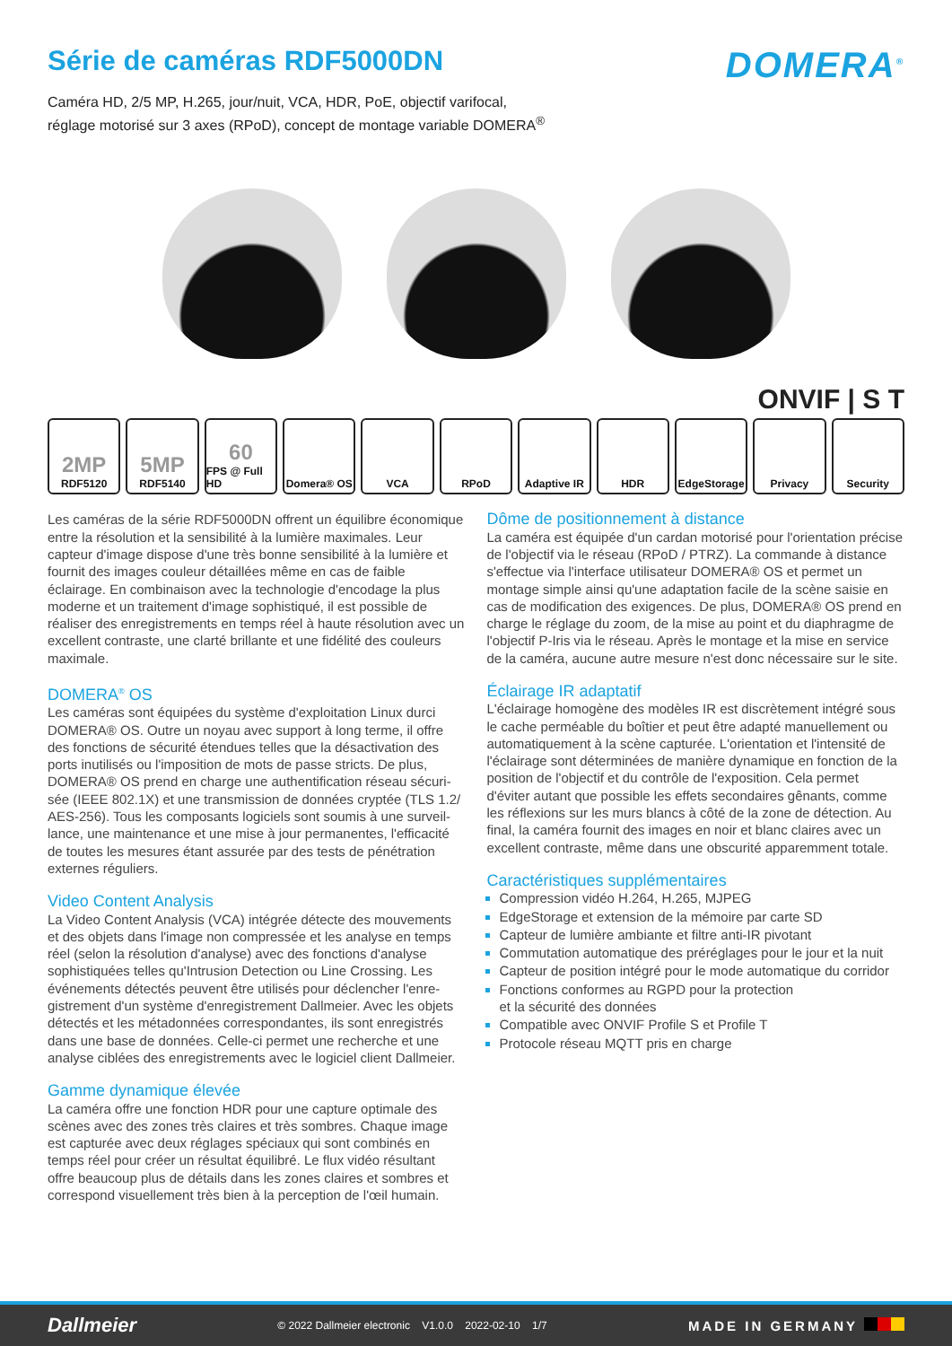Série de caméras RDF5000DN
DOMERA<sup>®</sup>
Caméra HD, 2/5 MP, H.265, jour/nuit, VCA, HDR, PoE, objectif varifocal,
réglage motorisé sur 3 axes (RPoD), concept de montage variable DOMERA<sup>®</sup>
ONVIF | S T
2MP
RDF5120
5MP
RDF5140
60
FPS @ Full HD
Domera® OS VCA RPoD Adaptive IR HDR EdgeStorage Privacy Security
Les caméras de la série RDF5000DN offrent un équilibre économique entre la résolution et la sensibilité à la lumière maximales. Leur capteur d'image dispose d'une très bonne sensibilité à la lumière et fournit des images couleur détaillées même en cas de faible éclairage. En combinaison avec la technologie d'encodage la plus moderne et un traitement d'image sophistiqué, il est possible de réaliser des enregistrements en temps réel à haute résolution avec un excellent contraste, une clarté brillante et une fidélité des couleurs maximale.
DOMERA<sup>®</sup> OS
Les caméras sont équipées du système d'exploitation Linux durci DOMERA® OS. Outre un noyau avec support à long terme, il offre des fonctions de sécurité étendues telles que la désactivation des ports inutilisés ou l'imposition de mots de passe stricts. De plus, DOMERA® OS prend en charge une authentification réseau sécuri­sée (IEEE 802.1X) et une transmission de données cryptée (TLS 1.2/ AES-256). Tous les composants logiciels sont soumis à une surveil­lance, une maintenance et une mise à jour permanentes, l'efficacité de toutes les mesures étant assurée par des tests de pénétration externes réguliers.
Video Content Analysis
La Video Content Analysis (VCA) intégrée détecte des mouvements et des objets dans l'image non compressée et les analyse en temps réel (selon la résolution d'analyse) avec des fonctions d'analyse sophistiquées telles qu'Intrusion Detection ou Line Crossing. Les événements détectés peuvent être utilisés pour déclencher l'enre­gistrement d'un système d'enregistrement Dallmeier. Avec les objets détectés et les métadonnées correspondantes, ils sont enregistrés dans une base de données. Celle-ci permet une recherche et une analyse ciblées des enregistrements avec le logiciel client Dallmeier.
Gamme dynamique élevée
La caméra offre une fonction HDR pour une capture optimale des scènes avec des zones très claires et très sombres. Chaque image est capturée avec deux réglages spéciaux qui sont combinés en temps réel pour créer un résultat équilibré. Le flux vidéo résultant offre beaucoup plus de détails dans les zones claires et sombres et correspond visuellement très bien à la perception de l'œil humain.
Dôme de positionnement à distance
La caméra est équipée d'un cardan motorisé pour l'orientation précise de l'objectif via le réseau (RPoD / PTRZ). La commande à distance s'effectue via l'interface utilisateur DOMERA® OS et permet un montage simple ainsi qu'une adaptation facile de la scène saisie en cas de modification des exigences. De plus, DOMERA® OS prend en charge le réglage du zoom, de la mise au point et du diaphragme de l'objectif P-Iris via le réseau. Après le montage et la mise en service de la caméra, aucune autre mesure n'est donc nécessaire sur le site.
Éclairage IR adaptatif
L'éclairage homogène des modèles IR est discrètement intégré sous le cache perméable du boîtier et peut être adapté manuellement ou automatiquement à la scène capturée. L'orientation et l'intensité de l'éclairage sont déterminées de manière dynamique en fonction de la position de l'objectif et du contrôle de l'exposition. Cela permet d'éviter autant que possible les effets secondaires gênants, comme les réflexions sur les murs blancs à côté de la zone de détection. Au final, la caméra fournit des images en noir et blanc claires avec un excellent contraste, même dans une obscurité apparemment totale.
Caractéristiques supplémentaires
Compression vidéo H.264, H.265, MJPEG
EdgeStorage et extension de la mémoire par carte SD
Capteur de lumière ambiante et filtre anti-IR pivotant
Commutation automatique des préréglages pour le jour et la nuit
Capteur de position intégré pour le mode automatique du corridor
Fonctions conformes au RGPD pour la protection
et la sécurité des données
Compatible avec ONVIF Profile S et Profile T
Protocole réseau MQTT pris en charge
Dallmeier © 2022 Dallmeier electronic V1.0.0 2022-02-10 1/7 MADE IN GERMANY